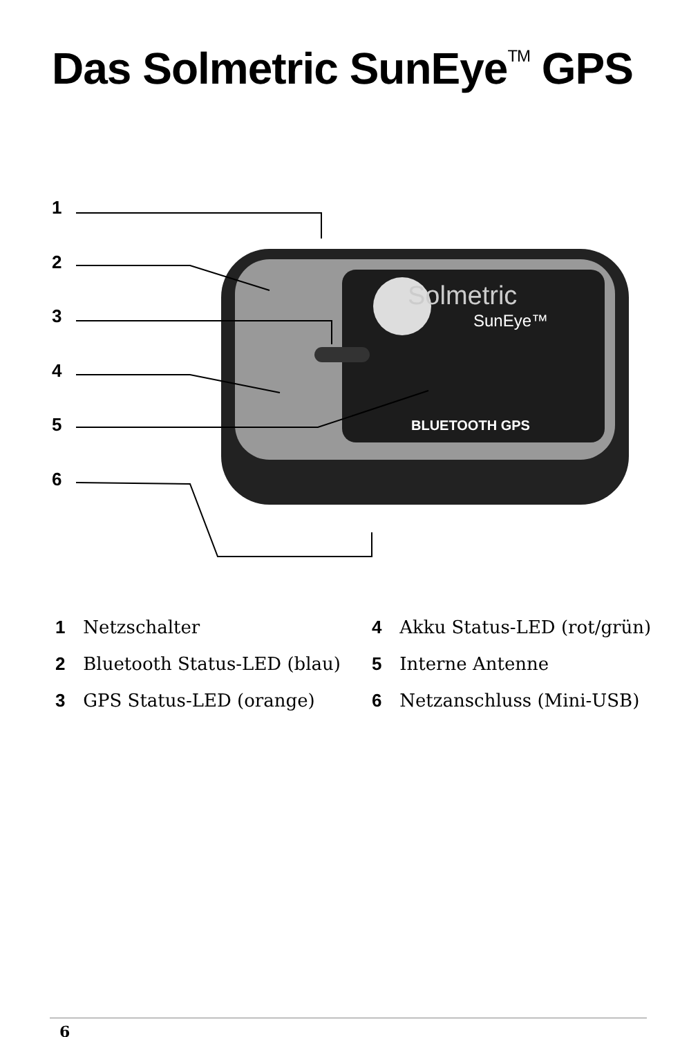Das Solmetric SunEye<sup>TM</sup> GPS
Solmetric
SunEye™
BLUETOOTH GPS
1
2
3
4
5
6
1 Netzschalter
2 Bluetooth Status-LED (blau)
3 GPS Status-LED (orange)
4 Akku Status-LED (rot/grün)
5 Interne Antenne
6 Netzanschluss (Mini-USB)
6